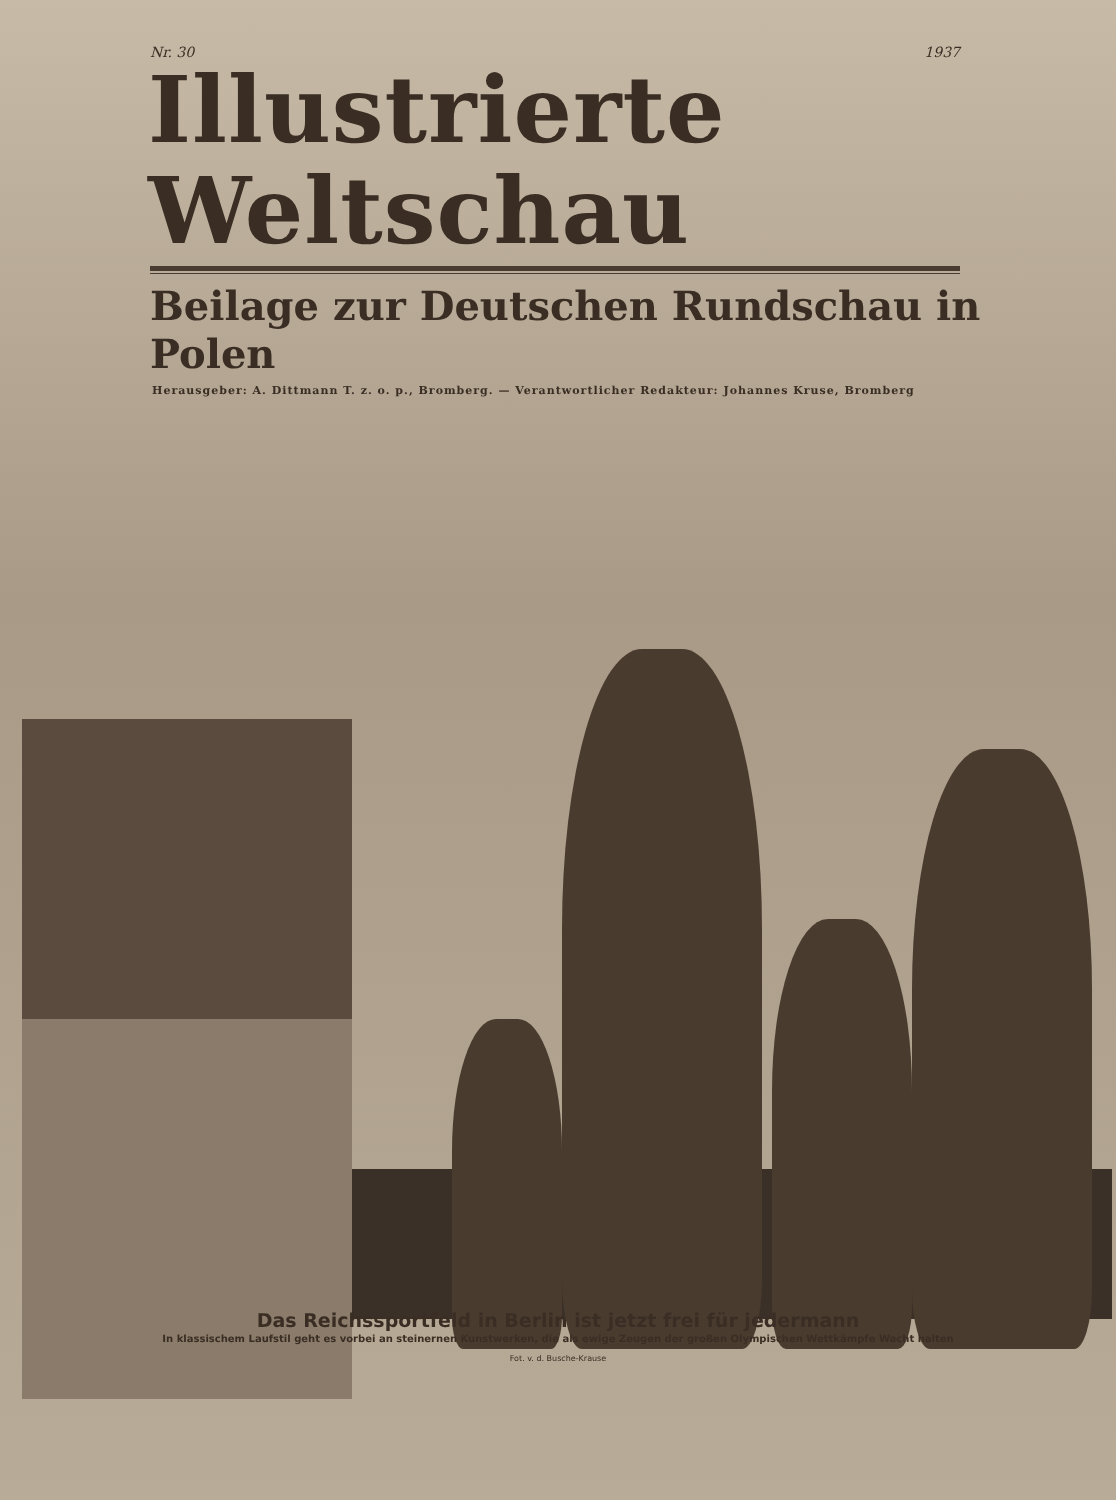Nr. 30 1937
Illustrierte Weltschau
Beilage zur Deutschen Rundschau in Polen
Herausgeber: A. Dittmann T. z. o. p., Bromberg. — Verantwortlicher Redakteur: Johannes Kruse, Bromberg
Das Reichssportfeld in Berlin ist jetzt frei für jedermann
In klassischem Laufstil geht es vorbei an steinernen Kunstwerken, die als ewige Zeugen der großen Olympischen Wettkämpfe Wacht halten
Fot. v. d. Busche-Krause